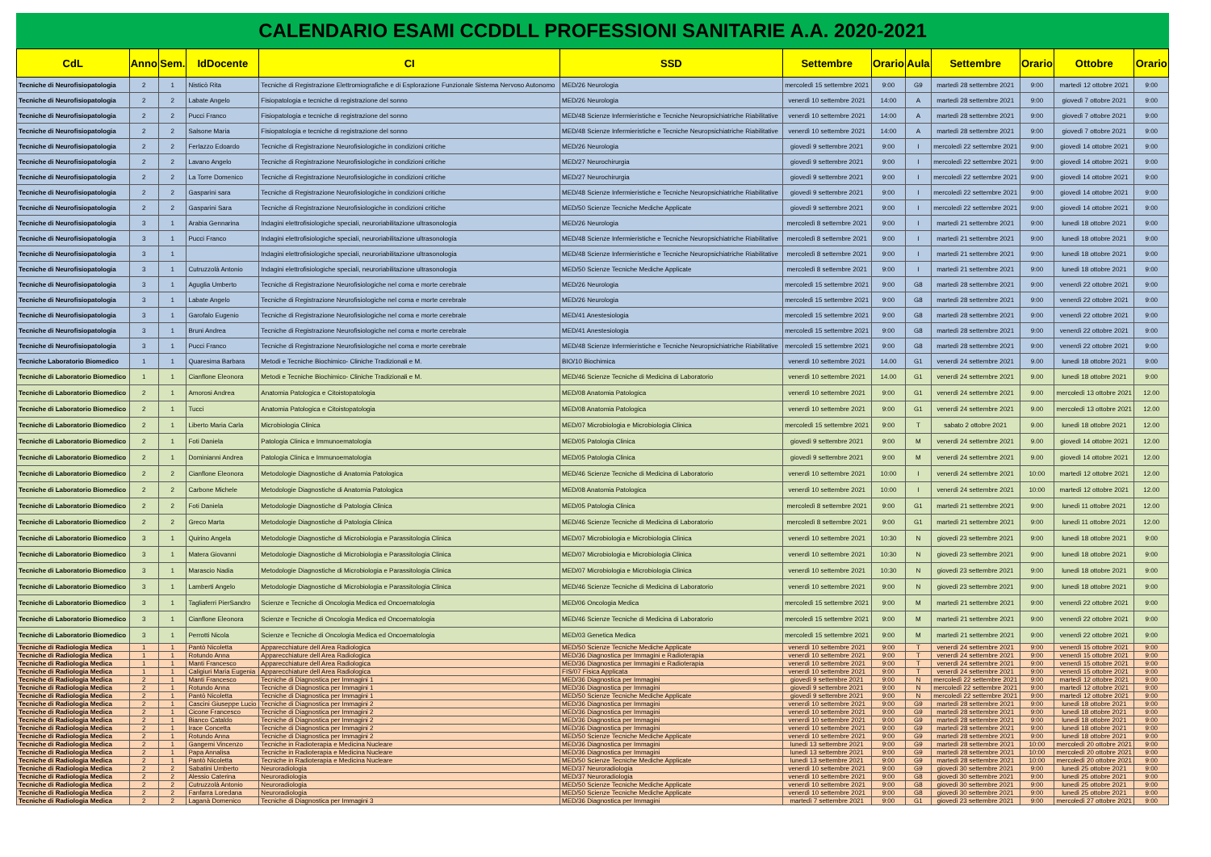CALENDARIO ESAMI CCDDLL PROFESSIONI SANITARIE A.A. 2020-2021
| CdL | Anno | Sem. | IdDocente | CI | SSD | Settembre | Orario | Aula | Settembre | Orario | Ottobre | Orario |
| --- | --- | --- | --- | --- | --- | --- | --- | --- | --- | --- | --- | --- |
| Tecniche di Neurofisiopatologia | 2 | 1 | Nisticò Rita | Tecniche di Registrazione Elettromiografiche e di Esplorazione Funzionale Sistema Nervoso Autonomo | MED/26 Neurologia | mercoledì 15 settembre 2021 | 9:00 | G9 | martedì 28 settembre 2021 | 9:00 | martedì 12 ottobre 2021 | 9:00 |
| Tecniche di Neurofisiopatologia | 2 | 2 | Labate Angelo | Fisiopatologia e tecniche di registrazione del sonno | MED/26 Neurologia | venerdì 10 settembre 2021 | 14:00 | A | martedì 28 settembre 2021 | 9:00 | giovedì 7 ottobre 2021 | 9:00 |
| Tecniche di Neurofisiopatologia | 2 | 2 | Pucci Franco | Fisiopatologia e tecniche di registrazione del sonno | MED/48 Scienze Infermieristiche e Tecniche Neuropsichiatriche Riabilitative | venerdì 10 settembre 2021 | 14:00 | A | martedì 28 settembre 2021 | 9:00 | giovedì 7 ottobre 2021 | 9:00 |
| Tecniche di Neurofisiopatologia | 2 | 2 | Salsone Maria | Fisiopatologia e tecniche di registrazione del sonno | MED/48 Scienze Infermieristiche e Tecniche Neuropsichiatriche Riabilitative | venerdì 10 settembre 2021 | 14:00 | A | martedì 28 settembre 2021 | 9:00 | giovedì 7 ottobre 2021 | 9:00 |
| Tecniche di Neurofisiopatologia | 2 | 2 | Ferlazzo Edoardo | Tecniche di Registrazione Neurofisiologiche in condizioni critiche | MED/26 Neurologia | giovedì 9 settembre 2021 | 9:00 | I | mercoledì 22 settembre 2021 | 9:00 | giovedì 14 ottobre 2021 | 9:00 |
| Tecniche di Neurofisiopatologia | 2 | 2 | Lavano Angelo | Tecniche di Registrazione Neurofisiologiche in condizioni critiche | MED/27 Neurochirurgia | giovedì 9 settembre 2021 | 9:00 | I | mercoledì 22 settembre 2021 | 9:00 | giovedì 14 ottobre 2021 | 9:00 |
| Tecniche di Neurofisiopatologia | 2 | 2 | La Torre Domenico | Tecniche di Registrazione Neurofisiologiche in condizioni critiche | MED/27 Neurochirurgia | giovedì 9 settembre 2021 | 9:00 | I | mercoledì 22 settembre 2021 | 9:00 | giovedì 14 ottobre 2021 | 9:00 |
| Tecniche di Neurofisiopatologia | 2 | 2 | Gasparini sara | Tecniche di Registrazione Neurofisiologiche in condizioni critiche | MED/48 Scienze Infermieristiche e Tecniche Neuropsichiatriche Riabilitative | giovedì 9 settembre 2021 | 9:00 | I | mercoledì 22 settembre 2021 | 9:00 | giovedì 14 ottobre 2021 | 9:00 |
| Tecniche di Neurofisiopatologia | 2 | 2 | Gasparini Sara | Tecniche di Registrazione Neurofisiologiche in condizioni critiche | MED/50 Scienze Tecniche Mediche Applicate | giovedì 9 settembre 2021 | 9:00 | I | mercoledì 22 settembre 2021 | 9:00 | giovedì 14 ottobre 2021 | 9:00 |
| Tecniche di Neurofisiopatologia | 3 | 1 | Arabia Gennarina | Indagini elettrofisiologiche speciali, neuroriabilitazione ultrasonologia | MED/26 Neurologia | mercoledì 8 settembre 2021 | 9:00 | I | martedì 21 settembre 2021 | 9:00 | lunedì 18 ottobre 2021 | 9:00 |
| Tecniche di Neurofisiopatologia | 3 | 1 | Pucci Franco | Indagini elettrofisiologiche speciali, neuroriabilitazione ultrasonologia | MED/48 Scienze Infermieristiche e Tecniche Neuropsichiatriche Riabilitative | mercoledì 8 settembre 2021 | 9:00 | I | martedì 21 settembre 2021 | 9:00 | lunedì 18 ottobre 2021 | 9:00 |
| Tecniche di Neurofisiopatologia | 3 | 1 | | Indagini elettrofisiologiche speciali, neuroriabilitazione ultrasonologia | MED/48 Scienze Infermieristiche e Tecniche Neuropsichiatriche Riabilitative | mercoledì 8 settembre 2021 | 9:00 | I | martedì 21 settembre 2021 | 9:00 | lunedì 18 ottobre 2021 | 9:00 |
| Tecniche di Neurofisiopatologia | 3 | 1 | Cutruzzolà Antonio | Indagini elettrofisiologiche speciali, neuroriabilitazione ultrasonologia | MED/50 Scienze Tecniche Mediche Applicate | mercoledì 8 settembre 2021 | 9:00 | I | martedì 21 settembre 2021 | 9:00 | lunedì 18 ottobre 2021 | 9:00 |
| Tecniche di Neurofisiopatologia | 3 | 1 | Aguglia Umberto | Tecniche di Registrazione Neurofisiologiche nel coma e morte cerebrale | MED/26 Neurologia | mercoledì 15 settembre 2021 | 9:00 | G8 | martedì 28 settembre 2021 | 9:00 | venerdì 22 ottobre 2021 | 9:00 |
| Tecniche di Neurofisiopatologia | 3 | 1 | Labate Angelo | Tecniche di Registrazione Neurofisiologiche nel coma e morte cerebrale | MED/26 Neurologia | mercoledì 15 settembre 2021 | 9:00 | G8 | martedì 28 settembre 2021 | 9:00 | venerdì 22 ottobre 2021 | 9:00 |
| Tecniche di Neurofisiopatologia | 3 | 1 | Garofalo Eugenio | Tecniche di Registrazione Neurofisiologiche nel coma e morte cerebrale | MED/41 Anestesiologia | mercoledì 15 settembre 2021 | 9:00 | G8 | martedì 28 settembre 2021 | 9:00 | venerdì 22 ottobre 2021 | 9:00 |
| Tecniche di Neurofisiopatologia | 3 | 1 | Bruni Andrea | Tecniche di Registrazione Neurofisiologiche nel coma e morte cerebrale | MED/41 Anestesiologia | mercoledì 15 settembre 2021 | 9:00 | G8 | martedì 28 settembre 2021 | 9:00 | venerdì 22 ottobre 2021 | 9:00 |
| Tecniche di Neurofisiopatologia | 3 | 1 | Pucci Franco | Tecniche di Registrazione Neurofisiologiche nel coma e morte cerebrale | MED/48 Scienze Infermieristiche e Tecniche Neuropsichiatriche Riabilitative | mercoledì 15 settembre 2021 | 9:00 | G8 | martedì 28 settembre 2021 | 9:00 | venerdì 22 ottobre 2021 | 9:00 |
| Tecniche Laboratorio Biomedico | 1 | 1 | Quaresima Barbara | Metodi e Tecniche Biochimico- Cliniche Tradizionali e M. | BIO/10 Biochimica | venerdì 10 settembre 2021 | 14.00 | G1 | venerdì 24 settembre 2021 | 9.00 | lunedì 18 ottobre 2021 | 9:00 |
| Tecniche di Laboratorio Biomedico | 1 | 1 | Cianflone Eleonora | Metodi e Tecniche Biochimico- Cliniche Tradizionali e M. | MED/46 Scienze Tecniche di Medicina di Laboratorio | venerdì 10 settembre 2021 | 14.00 | G1 | venerdì 24 settembre 2021 | 9.00 | lunedì 18 ottobre 2021 | 9:00 |
| Tecniche di Laboratorio Biomedico | 2 | 1 | Amorosi Andrea | Anatomia Patologica e Citoistopatologia | MED/08 Anatomia Patologica | venerdì 10 settembre 2021 | 9:00 | G1 | venerdì 24 settembre 2021 | 9.00 | mercoledì 13 ottobre 2021 | 12.00 |
| Tecniche di Laboratorio Biomedico | 2 | 1 | Tucci | Anatomia Patologica e Citoistopatologia | MED/08 Anatomia Patologica | venerdì 10 settembre 2021 | 9:00 | G1 | venerdì 24 settembre 2021 | 9.00 | mercoledì 13 ottobre 2021 | 12.00 |
| Tecniche di Laboratorio Biomedico | 2 | 1 | Liberto Maria Carla | Microbiologia Clinica | MED/07 Microbiologia e Microbiologia Clinica | mercoledì 15 settembre 2021 | 9:00 | T | sabato 2 ottobre 2021 | 9.00 | lunedì 18 ottobre 2021 | 12.00 |
| Tecniche di Laboratorio Biomedico | 2 | 1 | Foti Daniela | Patologia Clinica e Immunoematologia | MED/05 Patologia Clinica | giovedì 9 settembre 2021 | 9:00 | M | venerdì 24 settembre 2021 | 9.00 | giovedì 14 ottobre 2021 | 12.00 |
| Tecniche di Laboratorio Biomedico | 2 | 1 | Dominianni Andrea | Patologia Clinica e Immunoematologia | MED/05 Patologia Clinica | giovedì 9 settembre 2021 | 9:00 | M | venerdì 24 settembre 2021 | 9.00 | giovedì 14 ottobre 2021 | 12.00 |
| Tecniche di Laboratorio Biomedico | 2 | 2 | Cianflone Eleonora | Metodologie Diagnostiche di Anatomia Patologica | MED/46 Scienze Tecniche di Medicina di Laboratorio | venerdì 10 settembre 2021 | 10:00 | I | venerdì 24 settembre 2021 | 10:00 | martedì 12 ottobre 2021 | 12.00 |
| Tecniche di Laboratorio Biomedico | 2 | 2 | Carbone Michele | Metodologie Diagnostiche di Anatomia Patologica | MED/08 Anatomia Patologica | venerdì 10 settembre 2021 | 10:00 | I | venerdì 24 settembre 2021 | 10:00 | martedì 12 ottobre 2021 | 12.00 |
| Tecniche di Laboratorio Biomedico | 2 | 2 | Foti Daniela | Metodologie Diagnostiche di Patologia Clinica | MED/05 Patologia Clinica | mercoledì 8 settembre 2021 | 9:00 | G1 | martedì 21 settembre 2021 | 9:00 | lunedì 11 ottobre 2021 | 12.00 |
| Tecniche di Laboratorio Biomedico | 2 | 2 | Greco Marta | Metodologie Diagnostiche di Patologia Clinica | MED/46 Scienze Tecniche di Medicina di Laboratorio | mercoledì 8 settembre 2021 | 9:00 | G1 | martedì 21 settembre 2021 | 9:00 | lunedì 11 ottobre 2021 | 12.00 |
| Tecniche di Laboratorio Biomedico | 3 | 1 | Quirino Angela | Metodologie Diagnostiche di Microbiologia e Parassitologia Clinica | MED/07 Microbiologia e Microbiologia Clinica | venerdì 10 settembre 2021 | 10:30 | N | giovedì 23 settembre 2021 | 9:00 | lunedì 18 ottobre 2021 | 9:00 |
| Tecniche di Laboratorio Biomedico | 3 | 1 | Matera Giovanni | Metodologie Diagnostiche di Microbiologia e Parassitologia Clinica | MED/07 Microbiologia e Microbiologia Clinica | venerdì 10 settembre 2021 | 10:30 | N | giovedì 23 settembre 2021 | 9:00 | lunedì 18 ottobre 2021 | 9:00 |
| Tecniche di Laboratorio Biomedico | 3 | 1 | Marascio Nadia | Metodologie Diagnostiche di Microbiologia e Parassitologia Clinica | MED/07 Microbiologia e Microbiologia Clinica | venerdì 10 settembre 2021 | 10:30 | N | giovedì 23 settembre 2021 | 9:00 | lunedì 18 ottobre 2021 | 9:00 |
| Tecniche di Laboratorio Biomedico | 3 | 1 | Lamberti Angelo | Metodologie Diagnostiche di Microbiologia e Parassitologia Clinica | MED/46 Scienze Tecniche di Medicina di Laboratorio | venerdì 10 settembre 2021 | 9:00 | N | giovedì 23 settembre 2021 | 9:00 | lunedì 18 ottobre 2021 | 9:00 |
| Tecniche di Laboratorio Biomedico | 3 | 1 | Tagliaferri PierSandro | Scienze e Tecniche di Oncologia Medica ed Oncoematologia | MED/06 Oncologia Medica | mercoledì 15 settembre 2021 | 9:00 | M | martedì 21 settembre 2021 | 9:00 | venerdì 22 ottobre 2021 | 9:00 |
| Tecniche di Laboratorio Biomedico | 3 | 1 | Cianflone Eleonora | Scienze e Tecniche di Oncologia Medica ed Oncoematologia | MED/46 Scienze Tecniche di Medicina di Laboratorio | mercoledì 15 settembre 2021 | 9:00 | M | martedì 21 settembre 2021 | 9:00 | venerdì 22 ottobre 2021 | 9:00 |
| Tecniche di Laboratorio Biomedico | 3 | 1 | Perrotti Nicola | Scienze e Tecniche di Oncologia Medica ed Oncoematologia | MED/03 Genetica Medica | mercoledì 15 settembre 2021 | 9:00 | M | martedì 21 settembre 2021 | 9:00 | venerdì 22 ottobre 2021 | 9:00 |
| Tecniche di Radiologia Medica | 1 | 1 | Pantò Nicoletta | Apparecchiature dell Area Radiologica | MED/50 Scienze Tecniche Mediche Applicate | venerdì 10 settembre 2021 | 9:00 | T | venerdì 24 settembre 2021 | 9:00 | venerdì 15 ottobre 2021 | 9:00 |
| Tecniche di Radiologia Medica | 1 | 1 | Rotundo Anna | Apparecchiature dell Area Radiologica | MED/36 Diagnostica per Immagini e Radioterapia | venerdì 10 settembre 2021 | 9:00 | T | venerdì 24 settembre 2021 | 9:00 | venerdì 15 ottobre 2021 | 9:00 |
| Tecniche di Radiologia Medica | 1 | 1 | Manti Francesco | Apparecchiature dell Area Radiologica | MED/36 Diagnostica per Immagini e Radioterapia | venerdì 10 settembre 2021 | 9:00 | T | venerdì 24 settembre 2021 | 9:00 | venerdì 15 ottobre 2021 | 9:00 |
| Tecniche di Radiologia Medica | 1 | 1 | Caligiuri Maria Eugenia | Apparecchiature dell Area Radiologica | FIS/07 Fisica Applicata | venerdì 10 settembre 2021 | 9:00 | T | venerdì 24 settembre 2021 | 9:00 | venerdì 15 ottobre 2021 | 9:00 |
| Tecniche di Radiologia Medica | 2 | 1 | Manti Francesco | Tecniche di Diagnostica per Immagini 1 | MED/36 Diagnostica per Immagini | giovedì 9 settembre 2021 | 9:00 | N | mercoledì 22 settembre 2021 | 9:00 | martedì 12 ottobre 2021 | 9:00 |
| Tecniche di Radiologia Medica | 2 | 1 | Rotundo Anna | Tecniche di Diagnostica per Immagini 1 | MED/36 Diagnostica per Immagini | giovedì 9 settembre 2021 | 9:00 | N | mercoledì 22 settembre 2021 | 9:00 | martedì 12 ottobre 2021 | 9:00 |
| Tecniche di Radiologia Medica | 2 | 1 | Pantò Nicoletta | Tecniche di Diagnostica per Immagini 1 | MED/50 Scienze Tecniche Mediche Applicate | giovedì 9 settembre 2021 | 9:00 | N | mercoledì 22 settembre 2021 | 9:00 | martedì 12 ottobre 2021 | 9:00 |
| Tecniche di Radiologia Medica | 2 | 1 | Cascini Giuseppe Lucio | Tecniche di Diagnostica per Immagini 2 | MED/36 Diagnostica per Immagini | venerdì 10 settembre 2021 | 9:00 | G9 | martedì 28 settembre 2021 | 9:00 | lunedì 18 ottobre 2021 | 9:00 |
| Tecniche di Radiologia Medica | 2 | 1 | Cicone Francesco | Tecniche di Diagnostica per Immagini 2 | MED/36 Diagnostica per Immagini | venerdì 10 settembre 2021 | 9:00 | G9 | martedì 28 settembre 2021 | 9:00 | lunedì 18 ottobre 2021 | 9:00 |
| Tecniche di Radiologia Medica | 2 | 1 | Bianco Cataldo | Tecniche di Diagnostica per Immagini 2 | MED/36 Diagnostica per Immagini | venerdì 10 settembre 2021 | 9:00 | G9 | martedì 28 settembre 2021 | 9:00 | lunedì 18 ottobre 2021 | 9:00 |
| Tecniche di Radiologia Medica | 2 | 1 | Irace Concetta | Tecniche di Diagnostica per Immagini 2 | MED/36 Diagnostica per Immagini | venerdì 10 settembre 2021 | 9:00 | G9 | martedì 28 settembre 2021 | 9:00 | lunedì 18 ottobre 2021 | 9:00 |
| Tecniche di Radiologia Medica | 2 | 1 | Rotundo Anna | Tecniche di Diagnostica per Immagini 2 | MED/50 Scienze Tecniche Mediche Applicate | venerdì 10 settembre 2021 | 9:00 | G9 | martedì 28 settembre 2021 | 9:00 | lunedì 18 ottobre 2021 | 9:00 |
| Tecniche di Radiologia Medica | 2 | 1 | Gangemi Vincenzo | Tecniche in Radioterapia e Medicina Nucleare | MED/36 Diagnostica per Immagini | lunedì 13 settembre 2021 | 9:00 | G9 | martedì 28 settembre 2021 | 10:00 | mercoledì 20 ottobre 2021 | 9:00 |
| Tecniche di Radiologia Medica | 2 | 1 | Papa Annalisa | Tecniche in Radioterapia e Medicina Nucleare | MED/36 Diagnostica per Immagini | lunedì 13 settembre 2021 | 9:00 | G9 | martedì 28 settembre 2021 | 10:00 | mercoledì 20 ottobre 2021 | 9:00 |
| Tecniche di Radiologia Medica | 2 | 1 | Pantò Nicoletta | Tecniche in Radioterapia e Medicina Nucleare | MED/50 Scienze Tecniche Mediche Applicate | lunedì 13 settembre 2021 | 9:00 | G9 | martedì 28 settembre 2021 | 10:00 | mercoledì 20 ottobre 2021 | 9:00 |
| Tecniche di Radiologia Medica | 2 | 2 | Sabatini Umberto | Neuroradiologia | MED/37 Neuroradiologia | venerdì 10 settembre 2021 | 9:00 | G9 | giovedì 30 settembre 2021 | 9:00 | lunedì 25 ottobre 2021 | 9:00 |
| Tecniche di Radiologia Medica | 2 | 2 | Alessio Caterina | Neuroradiologia | MED/37 Neuroradiologia | venerdì 10 settembre 2021 | 9:00 | G8 | giovedì 30 settembre 2021 | 9:00 | lunedì 25 ottobre 2021 | 9:00 |
| Tecniche di Radiologia Medica | 2 | 2 | Cutruzzolà Antonio | Neuroradiologia | MED/50 Scienze Tecniche Mediche Applicate | venerdì 10 settembre 2021 | 9:00 | G8 | giovedì 30 settembre 2021 | 9:00 | lunedì 25 ottobre 2021 | 9:00 |
| Tecniche di Radiologia Medica | 2 | 2 | Fanfarra Loredana | Neuroradiologia | MED/50 Scienze Tecniche Mediche Applicate | venerdì 10 settembre 2021 | 9:00 | G8 | giovedì 30 settembre 2021 | 9:00 | lunedì 25 ottobre 2021 | 9:00 |
| Tecniche di Radiologia Medica | 2 | 2 | Laganà Domenico | Tecniche di Diagnostica per Immagini 3 | MED/36 Diagnostica per Immagini | martedì 7 settembre 2021 | 9:00 | G1 | giovedì 23 settembre 2021 | 9:00 | mercoledì 27 ottobre 2021 | 9:00 |